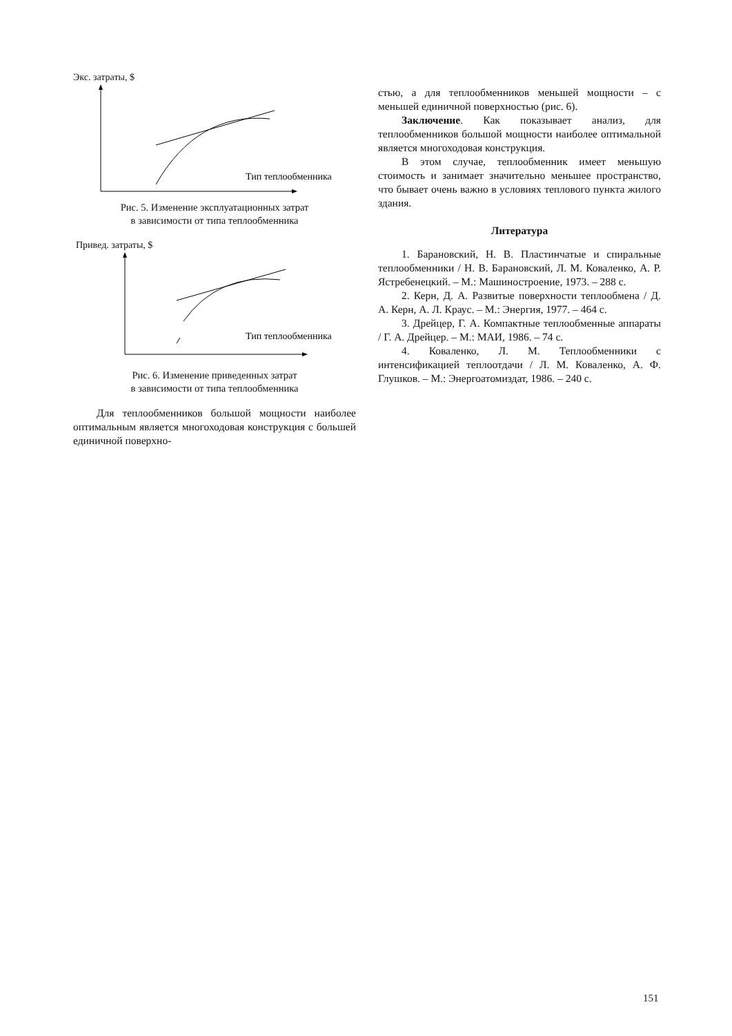Экс. затраты, $
Тип теплообменника
Рис. 5. Изменение эксплуатационных затрат
в зависимости от типа теплообменника
Привед. затраты, $
Тип теплообменника
Рис. 6. Изменение приведенных затрат
в зависимости от типа теплообменника
Для теплообменников большой мощности наиболее оптимальным является многоходовая конструкция с большей единичной поверхно-
стью, а для теплообменников меньшей мощности – с меньшей единичной поверхностью (рис. 6).
Заключение. Как показывает анализ, для теплообменников большой мощности наиболее оптимальной является многоходовая конструкция.
В этом случае, теплообменник имеет меньшую стоимость и занимает значительно меньшее пространство, что бывает очень важно в условиях теплового пункта жилого здания.
Литература
1. Барановский, Н. В. Пластинчатые и спиральные теплообменники / Н. В. Барановский, Л. М. Коваленко, А. Р. Ястребенецкий. – М.: Машиностроение, 1973. – 288 с.
2. Керн, Д. А. Развитые поверхности теплообмена / Д. А. Керн, А. Л. Краус. – М.: Энергия, 1977. – 464 с.
3. Дрейцер, Г. А. Компактные теплообменные аппараты / Г. А. Дрейцер. – М.: МАИ, 1986. – 74 с.
4. Коваленко, Л. М. Теплообменники с интенсификацией теплоотдачи / Л. М. Коваленко, А. Ф. Глушков. – М.: Энергоатомиздат, 1986. – 240 с.
151